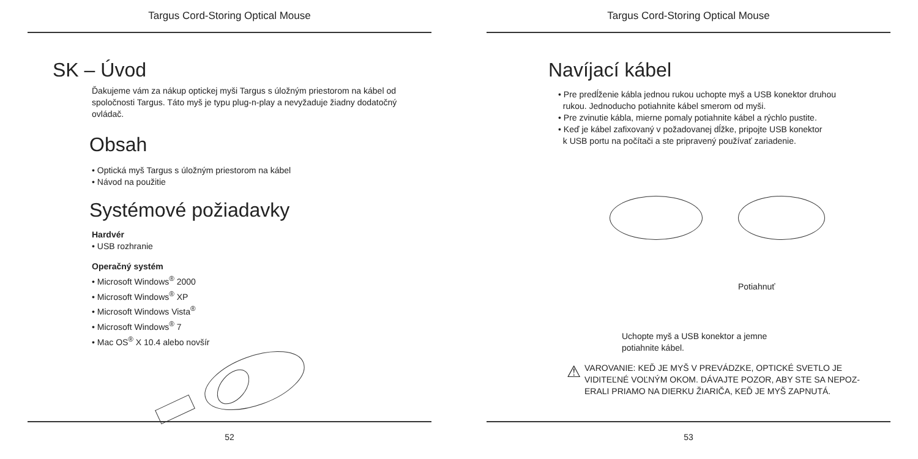Targus Cord-Storing Optical Mouse
SK – Úvod
Ďakujeme vám za nákup optickej myši Targus s úložným priestorom na kábel od spoločnosti Targus. Táto myš je typu plug-n-play a nevyžaduje žiadny dodatočný ovládač.
Obsah
• Optická myš Targus s úložným priestorom na kábel
• Návod na použitie
Systémové požiadavky
Hardvér
• USB rozhranie
Operačný systém
• Microsoft Windows<sup>®</sup> 2000
• Microsoft Windows<sup>®</sup> XP
• Microsoft Windows Vista<sup>®</sup>
• Microsoft Windows<sup>®</sup> 7
• Mac OS<sup>®</sup> X 10.4 alebo novšír
52
Targus Cord-Storing Optical Mouse
Navíjací kábel
• Pre predĺženie kábla jednou rukou uchopte myš a USB konektor druhou
rukou. Jednoducho potiahnite kábel smerom od myši.
• Pre zvinutie kábla, mierne pomaly potiahnite kábel a rýchlo pustite.
• Keď je kábel zafixovaný v požadovanej dĺžke, pripojte USB konektor
k USB portu na počítači a ste pripravený používať zariadenie.
Potiahnuť
Uchopte myš a USB konektor a jemne
potiahnite kábel.
⚠
VAROVANIE: KEĎ JE MYŠ V PREVÁDZKE, OPTICKÉ SVETLO JE
VIDITEĽNÉ VOĽNÝM OKOM. DÁVAJTE POZOR, ABY STE SA NEPOZ-
ERALI PRIAMO NA DIERKU ŽIARIČA, KEĎ JE MYŠ ZAPNUTÁ.
53